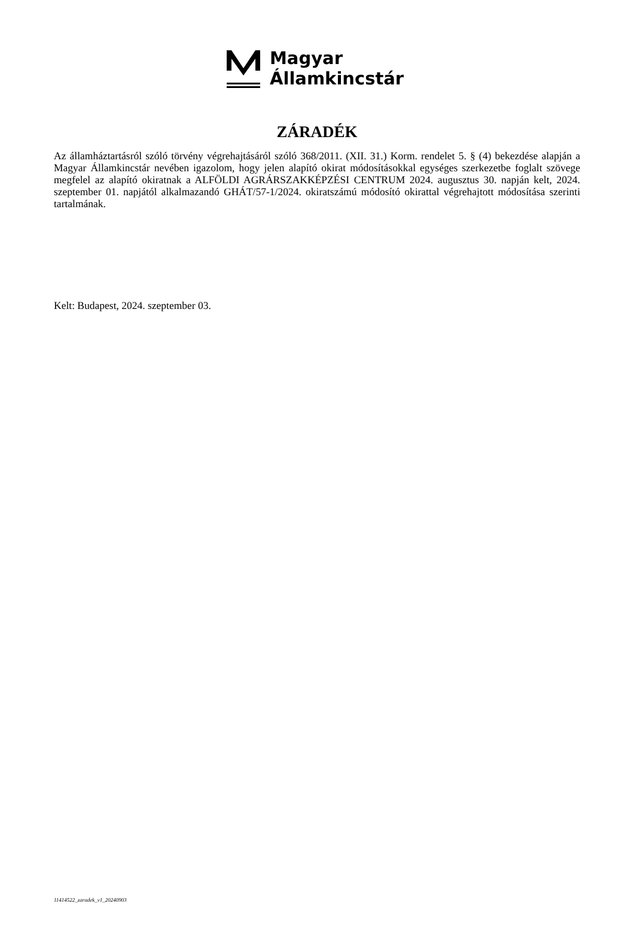Magyar
Államkincstár
ZÁRADÉK
Az államháztartásról szóló törvény végrehajtásáról szóló 368/2011. (XII. 31.) Korm. rendelet 5. § (4) bekezdése alapján a Magyar Államkincstár nevében igazolom, hogy jelen alapító okirat módosításokkal egységes szerkezetbe foglalt szövege megfelel az alapító okiratnak a ALFÖLDI AGRÁRSZAKKÉPZÉSI CENTRUM 2024. augusztus 30. napján kelt, 2024. szeptember 01. napjától alkalmazandó GHÁT/57-1/2024. okiratszámú módosító okirattal végrehajtott módosítása szerinti tartalmának.
Kelt: Budapest, 2024. szeptember 03.
11414522_zaradek_v1_20240903